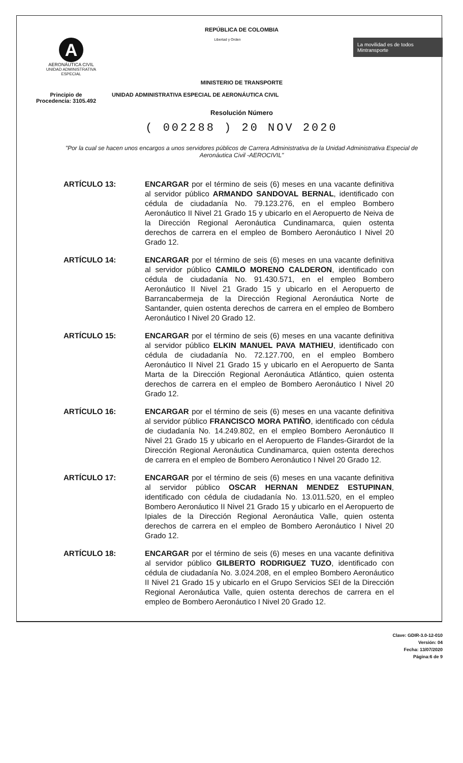REPÚBLICA DE COLOMBIA
A
AERONÁUTICA CIVIL
UNIDAD ADMINISTRATIVA ESPECIAL
Libertad y Orden
La movilidad es de todos Mintransporte
MINISTERIO DE TRANSPORTE
Principio de
Procedencia: 3105.492
UNIDAD ADMINISTRATIVA ESPECIAL DE AERONÁUTICA CIVIL
Resolución Número
( 002288 ) 20 NOV 2020
"Por la cual se hacen unos encargos a unos servidores públicos de Carrera Administrativa de la Unidad Administrativa Especial de Aeronáutica Civil -AEROCIVIL"
ARTÍCULO 13: ENCARGAR por el término de seis (6) meses en una vacante definitiva al servidor público ARMANDO SANDOVAL BERNAL, identificado con cédula de ciudadanía No. 79.123.276, en el empleo Bombero Aeronáutico II Nivel 21 Grado 15 y ubicarlo en el Aeropuerto de Neiva de la Dirección Regional Aeronáutica Cundinamarca, quien ostenta derechos de carrera en el empleo de Bombero Aeronáutico I Nivel 20 Grado 12.
ARTÍCULO 14: ENCARGAR por el término de seis (6) meses en una vacante definitiva al servidor público CAMILO MORENO CALDERON, identificado con cédula de ciudadanía No. 91.430.571, en el empleo Bombero Aeronáutico II Nivel 21 Grado 15 y ubicarlo en el Aeropuerto de Barrancabermeja de la Dirección Regional Aeronáutica Norte de Santander, quien ostenta derechos de carrera en el empleo de Bombero Aeronáutico I Nivel 20 Grado 12.
ARTÍCULO 15: ENCARGAR por el término de seis (6) meses en una vacante definitiva al servidor público ELKIN MANUEL PAVA MATHIEU, identificado con cédula de ciudadanía No. 72.127.700, en el empleo Bombero Aeronáutico II Nivel 21 Grado 15 y ubicarlo en el Aeropuerto de Santa Marta de la Dirección Regional Aeronáutica Atlántico, quien ostenta derechos de carrera en el empleo de Bombero Aeronáutico I Nivel 20 Grado 12.
ARTÍCULO 16: ENCARGAR por el término de seis (6) meses en una vacante definitiva al servidor público FRANCISCO MORA PATIÑO, identificado con cédula de ciudadanía No. 14.249.802, en el empleo Bombero Aeronáutico II Nivel 21 Grado 15 y ubicarlo en el Aeropuerto de Flandes-Girardot de la Dirección Regional Aeronáutica Cundinamarca, quien ostenta derechos de carrera en el empleo de Bombero Aeronáutico I Nivel 20 Grado 12.
ARTÍCULO 17: ENCARGAR por el término de seis (6) meses en una vacante definitiva al servidor público OSCAR HERNAN MENDEZ ESTUPINAN, identificado con cédula de ciudadanía No. 13.011.520, en el empleo Bombero Aeronáutico II Nivel 21 Grado 15 y ubicarlo en el Aeropuerto de Ipiales de la Dirección Regional Aeronáutica Valle, quien ostenta derechos de carrera en el empleo de Bombero Aeronáutico I Nivel 20 Grado 12.
ARTÍCULO 18: ENCARGAR por el término de seis (6) meses en una vacante definitiva al servidor público GILBERTO RODRIGUEZ TUZO, identificado con cédula de ciudadanía No. 3.024.208, en el empleo Bombero Aeronáutico II Nivel 21 Grado 15 y ubicarlo en el Grupo Servicios SEI de la Dirección Regional Aeronáutica Valle, quien ostenta derechos de carrera en el empleo de Bombero Aeronáutico I Nivel 20 Grado 12.
Clave: GDIR-3.0-12-010
Versión: 04
Fecha: 13/07/2020
Página:6 de 9